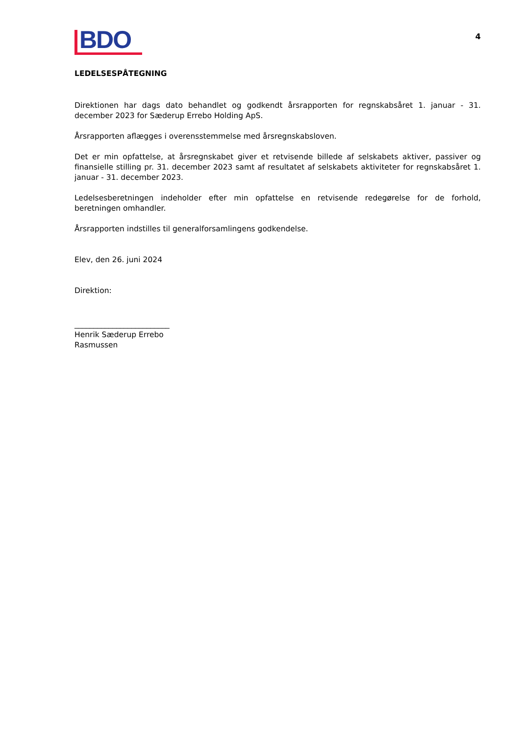BDO
4
LEDELSESPÅTEGNING
Direktionen har dags dato behandlet og godkendt årsrapporten for regnskabsåret 1. januar - 31. december 2023 for Sæderup Errebo Holding ApS.
Årsrapporten aflægges i overensstemmelse med årsregnskabsloven.
Det er min opfattelse, at årsregnskabet giver et retvisende billede af selskabets aktiver, passiver og finansielle stilling pr. 31. december 2023 samt af resultatet af selskabets aktiviteter for regnskabsåret 1. januar - 31. december 2023.
Ledelsesberetningen indeholder efter min opfattelse en retvisende redegørelse for de forhold, beretningen omhandler.
Årsrapporten indstilles til generalforsamlingens godkendelse.
Elev, den 26. juni 2024
Direktion:
_________________________
Henrik Sæderup Errebo
Rasmussen